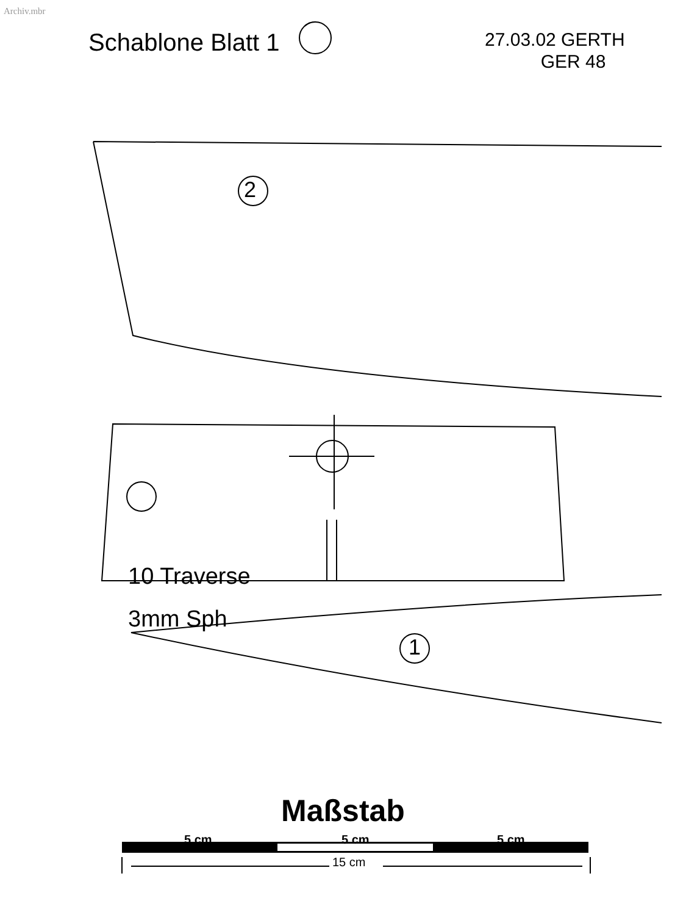Archiv.mbr
Schablone Blatt 1
27.03.02 GERTH
GER 48
10 Traverse
3mm Sph
2
1
Maßstab
5 cm 5 cm 5 cm
15 cm